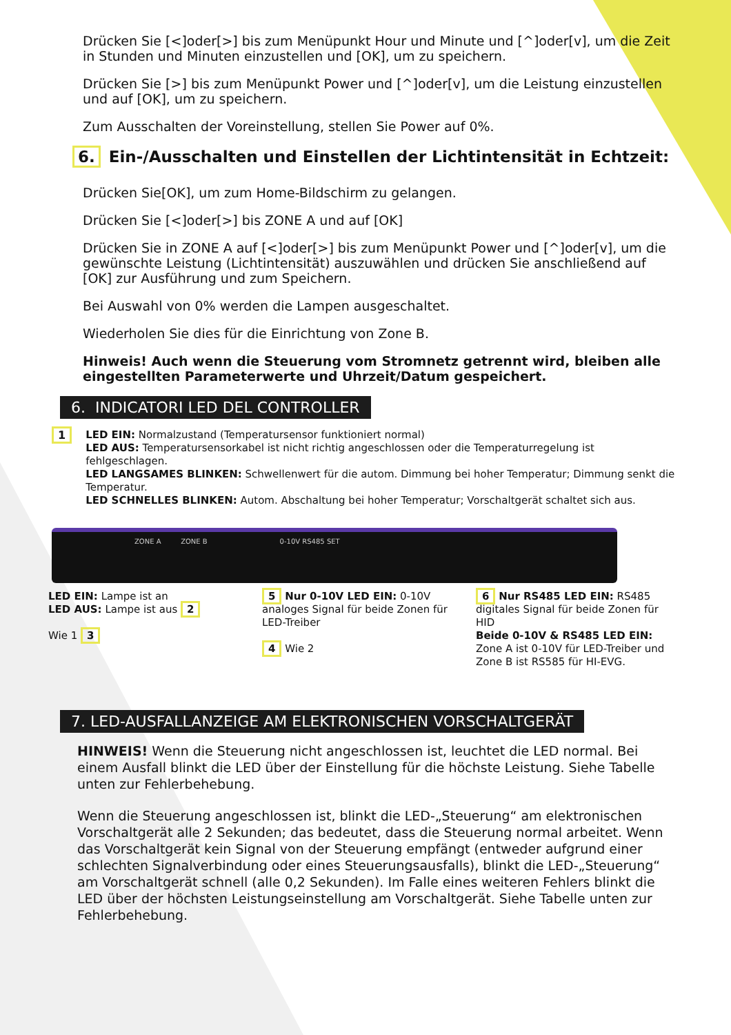Drücken Sie [<]oder[>] bis zum Menüpunkt Hour und Minute und [^]oder[v], um die Zeit in Stunden und Minuten einzustellen und [OK], um zu speichern.
Drücken Sie [>] bis zum Menüpunkt Power und [^]oder[v], um die Leistung einzustellen und auf [OK], um zu speichern.
Zum Ausschalten der Voreinstellung, stellen Sie Power auf 0%.
6. Ein-/Ausschalten und Einstellen der Lichtintensität in Echtzeit:
Drücken Sie[OK], um zum Home-Bildschirm zu gelangen.
Drücken Sie [<]oder[>] bis ZONE A und auf [OK]
Drücken Sie in ZONE A auf [<]oder[>] bis zum Menüpunkt Power und [^]oder[v], um die gewünschte Leistung (Lichtintensität) auszuwählen und drücken Sie anschließend auf [OK] zur Ausführung und zum Speichern.
Bei Auswahl von 0% werden die Lampen ausgeschaltet.
Wiederholen Sie dies für die Einrichtung von Zone B.
Hinweis! Auch wenn die Steuerung vom Stromnetz getrennt wird, bleiben alle eingestellten Parameterwerte und Uhrzeit/Datum gespeichert.
6. INDICATORI LED DEL CONTROLLER
1
LED EIN: Normalzustand (Temperatursensor funktioniert normal)
LED AUS: Temperatursensorkabel ist nicht richtig angeschlossen oder die Temperaturregelung ist fehlgeschlagen.
LED LANGSAMES BLINKEN: Schwellenwert für die autom. Dimmung bei hoher Temperatur; Dimmung senkt die Temperatur.
LED SCHNELLES BLINKEN: Autom. Abschaltung bei hoher Temperatur; Vorschaltgerät schaltet sich aus.
ZONE A ZONE B 0-10V RS485 SET
LED EIN: Lampe ist an
LED AUS: Lampe ist aus 2
Wie 1 3
5 Nur 0-10V LED EIN: 0-10V analoges Signal für beide Zonen für LED-Treiber
4 Wie 2
6 Nur RS485 LED EIN: RS485 digitales Signal für beide Zonen für HID
Beide 0-10V & RS485 LED EIN: Zone A ist 0-10V für LED-Treiber und Zone B ist RS585 für HI-EVG.
7. LED-AUSFALLANZEIGE AM ELEKTRONISCHEN VORSCHALTGERÄT
HINWEIS! Wenn die Steuerung nicht angeschlossen ist, leuchtet die LED normal. Bei einem Ausfall blinkt die LED über der Einstellung für die höchste Leistung. Siehe Tabelle unten zur Fehlerbehebung.
Wenn die Steuerung angeschlossen ist, blinkt die LED-„Steuerung“ am elektronischen Vorschaltgerät alle 2 Sekunden; das bedeutet, dass die Steuerung normal arbeitet. Wenn das Vorschaltgerät kein Signal von der Steuerung empfängt (entweder aufgrund einer schlechten Signalverbindung oder eines Steuerungsausfalls), blinkt die LED-„Steuerung“ am Vorschaltgerät schnell (alle 0,2 Sekunden). Im Falle eines weiteren Fehlers blinkt die LED über der höchsten Leistungseinstellung am Vorschaltgerät. Siehe Tabelle unten zur Fehlerbehebung.